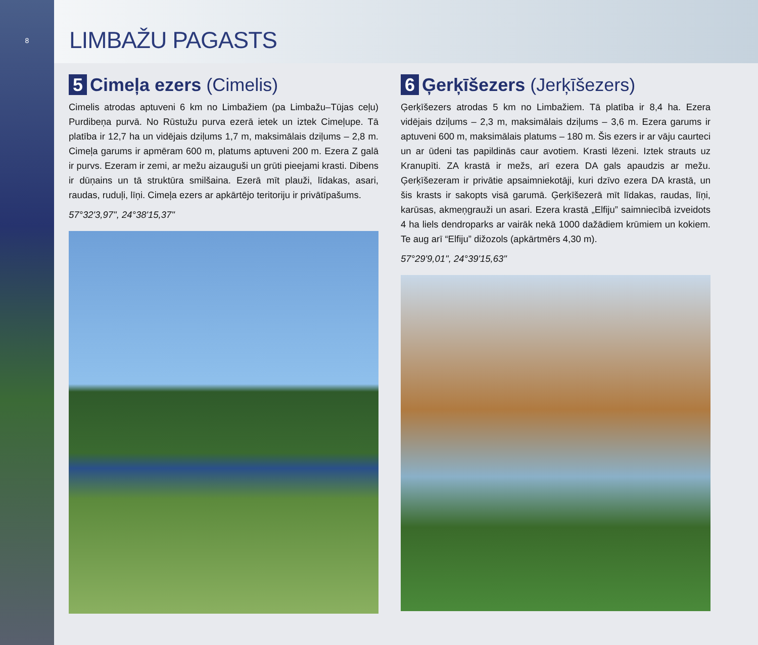8
LIMBAŽU PAGASTS
5 Cimeļa ezers (Cimelis)
Cimelis atrodas aptuveni 6 km no Limbažiem (pa Limbažu–Tūjas ceļu) Purdibeņa purvā. No Rūstužu purva ezerā ietek un iztek Cimeļupe. Tā platība ir 12,7 ha un vidējais dziļums 1,7 m, maksimālais dziļums – 2,8 m. Cimeļa garums ir apmēram 600 m, platums aptuveni 200 m. Ezera Z galā ir purvs. Ezeram ir zemi, ar mežu aizauguši un grūti pieejami krasti. Dibens ir dūņains un tā struktūra smilšaina. Ezerā mīt plauži, līdakas, asari, raudas, ruduļi, līņi. Cimeļa ezers ar apkārtējo teritoriju ir privātīpašums.
57°32'3,97", 24°38'15,37"
6 Ģerķīšezers (Jerķīšezers)
Ģerķīšezers atrodas 5 km no Limbažiem. Tā platība ir 8,4 ha. Ezera vidējais dziļums – 2,3 m, maksimālais dziļums – 3,6 m. Ezera garums ir aptuveni 600 m, maksimālais platums – 180 m. Šis ezers ir ar vāju caurteci un ar ūdeni tas papildinās caur avotiem. Krasti lēzeni. Iztek strauts uz Kranupīti. ZA krastā ir mežs, arī ezera DA gals apaudzis ar mežu. Ģerķīšezeram ir privātie apsaimniekotāji, kuri dzīvo ezera DA krastā, un šis krasts ir sakopts visā garumā. Ģerķīšezerā mīt līdakas, raudas, līņi, karūsas, akmeņgrauži un asari. Ezera krastā „Elfiju” saimniecībā izveidots 4 ha liels dendroparks ar vairāk nekā 1000 dažādiem krūmiem un kokiem. Te aug arī “Elfiju” dižozols (apkārtmērs 4,30 m).
57°29'9,01", 24°39'15,63"